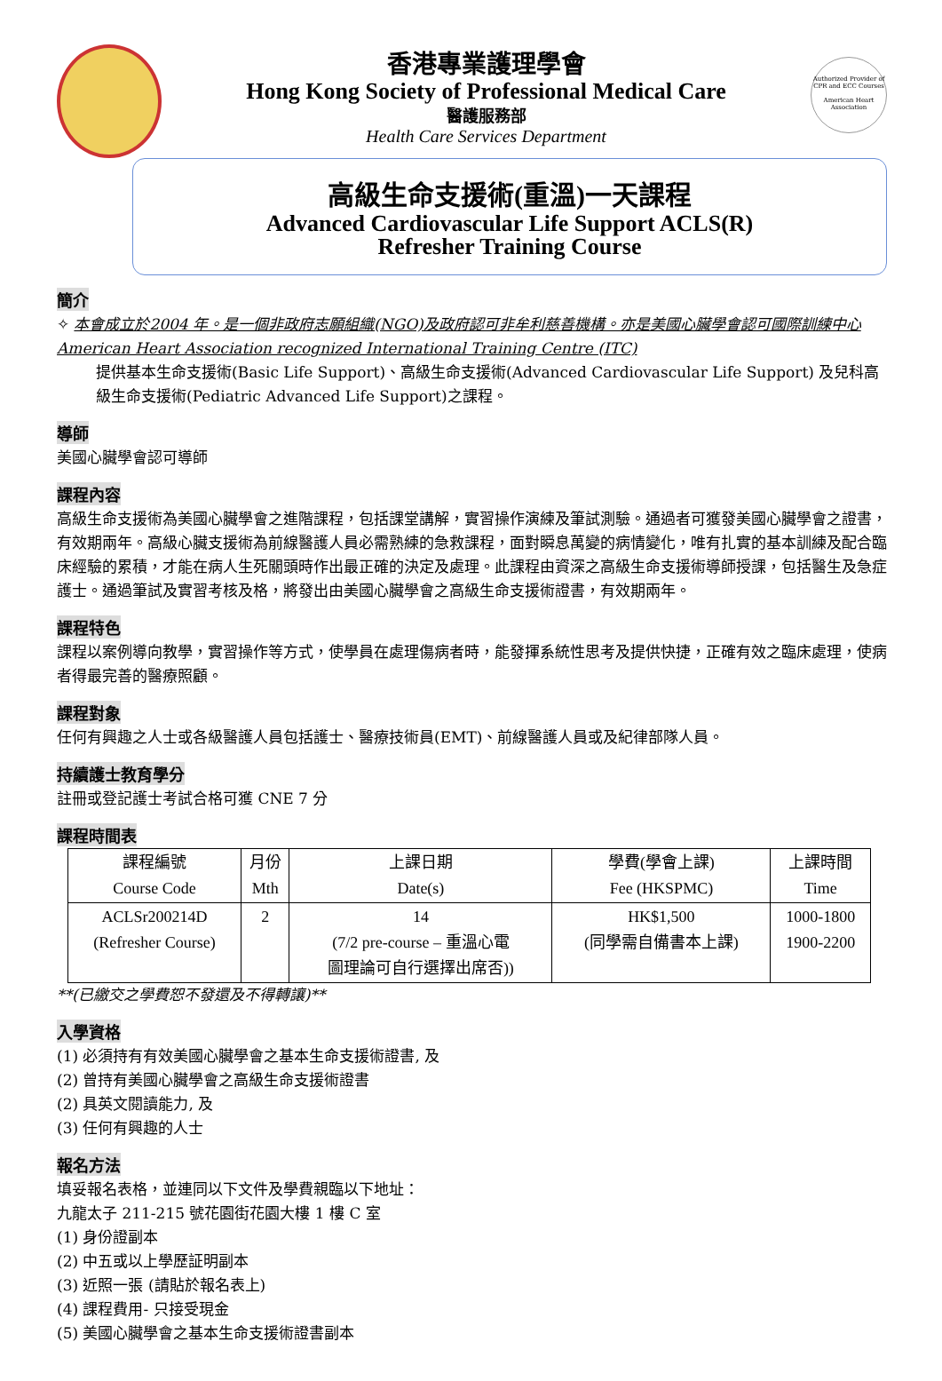香港專業護理學會
Hong Kong Society of Professional Medical Care
醫護服務部
Health Care Services Department
Authorized Provider of CPR and ECC Courses
American Heart Association
高級生命支援術(重溫)一天課程
Advanced Cardiovascular Life Support ACLS(R)
Refresher Training Course
簡介
✧ 本會成立於2004 年。是一個非政府志願組織(NGO)及政府認可非牟利慈善機構。亦是美國心臟學會認可國際訓練中心 American Heart Association recognized International Training Centre (ITC)
提供基本生命支援術(Basic Life Support)、高級生命支援術(Advanced Cardiovascular Life Support) 及兒科高級生命支援術(Pediatric Advanced Life Support)之課程。
導師
美國心臟學會認可導師
課程內容
高級生命支援術為美國心臟學會之進階課程，包括課堂講解，實習操作演練及筆試測驗。通過者可獲發美國心臟學會之證書，有效期兩年。高級心臟支援術為前線醫護人員必需熟練的急救課程，面對瞬息萬變的病情變化，唯有扎實的基本訓練及配合臨床經驗的累積，才能在病人生死關頭時作出最正確的決定及處理。此課程由資深之高級生命支援術導師授課，包括醫生及急症護士。通過筆試及實習考核及格，將發出由美國心臟學會之高級生命支援術證書，有效期兩年。
課程特色
課程以案例導向教學，實習操作等方式，使學員在處理傷病者時，能發揮系統性思考及提供快捷，正確有效之臨床處理，使病者得最完善的醫療照顧。
課程對象
任何有興趣之人士或各級醫護人員包括護士、醫療技術員(EMT)、前線醫護人員或及紀律部隊人員。
持續護士教育學分
註冊或登記護士考試合格可獲 CNE 7 分
課程時間表
| 課程編號 Course Code | 月份 Mth | 上課日期 Date(s) | 學費(學會上課) Fee (HKSPMC) | 上課時間 Time |
| --- | --- | --- | --- | --- |
| ACLSr200214D (Refresher Course) | 2 | 14 (7/2 pre-course – 重溫心電 圖理論可自行選擇出席否)) | HK$1,500 (同學需自備書本上課) | 1000-1800 1900-2200 |
**(已繳交之學費恕不發還及不得轉讓)**
入學資格
(1) 必須持有有效美國心臟學會之基本生命支援術證書, 及
(2) 曾持有美國心臟學會之高級生命支援術證書
(2) 具英文閱讀能力, 及
(3) 任何有興趣的人士
報名方法
填妥報名表格，並連同以下文件及學費親臨以下地址：
九龍太子 211-215 號花園街花園大樓 1 樓 C 室
(1) 身份證副本
(2) 中五或以上學歷証明副本
(3) 近照一張 (請貼於報名表上)
(4) 課程費用- 只接受現金
(5) 美國心臟學會之基本生命支援術證書副本